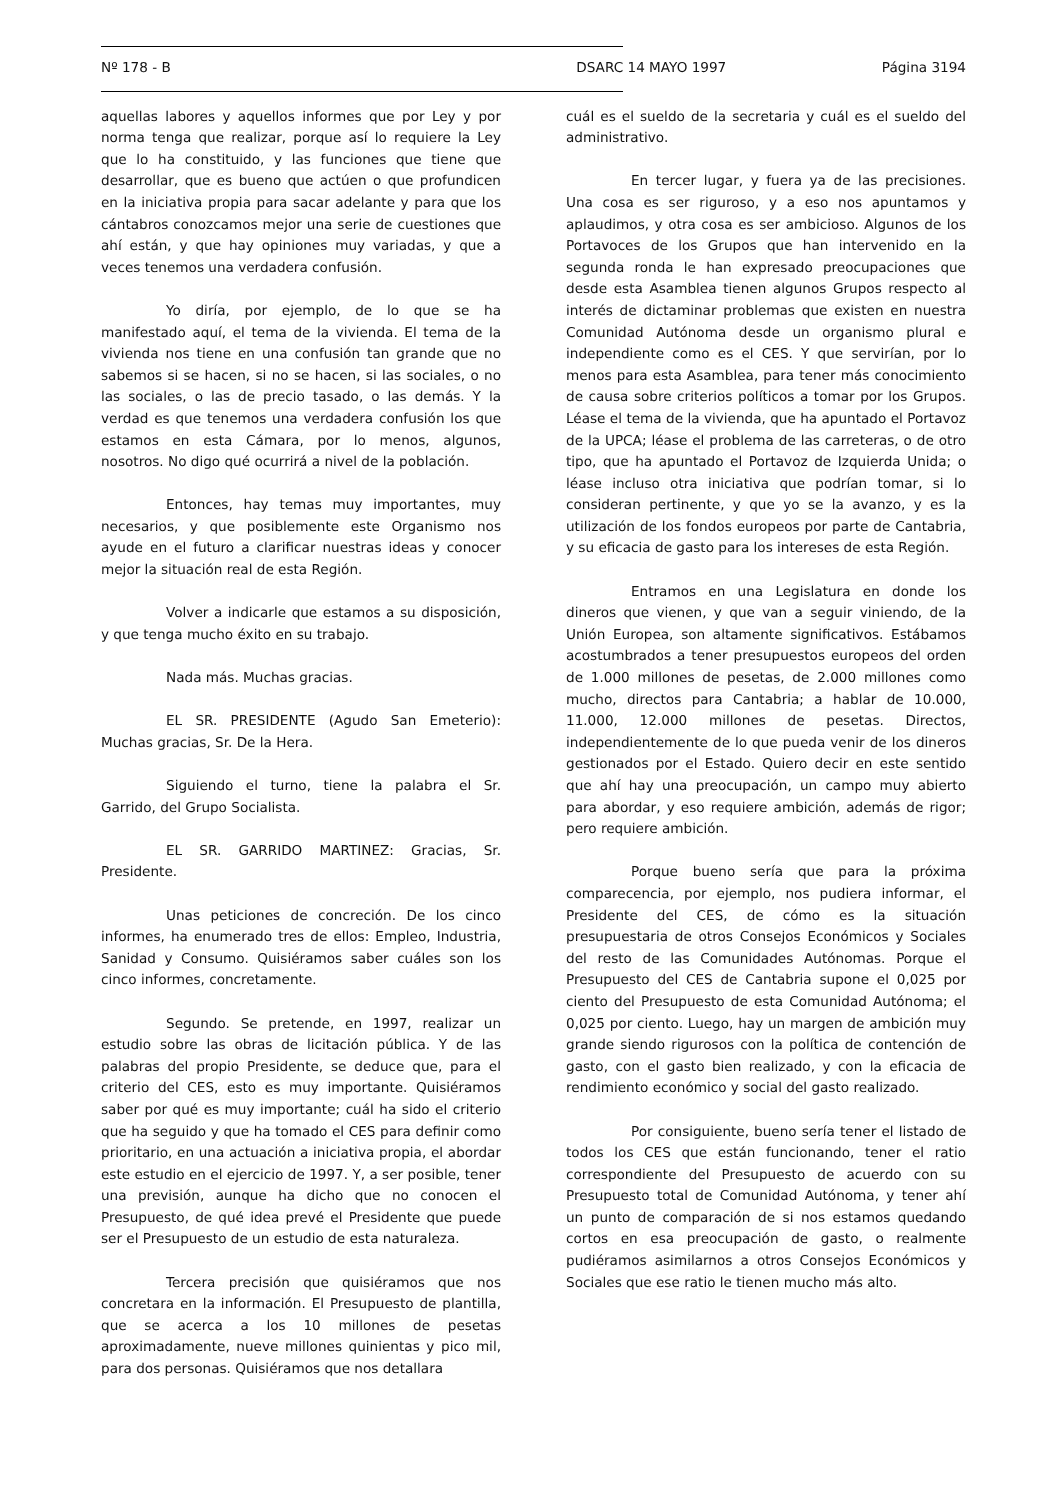Nº 178 - B DSARC 14 MAYO 1997 Página 3194
aquellas labores y aquellos informes que por Ley y por norma tenga que realizar, porque así lo requiere la Ley que lo ha constituido, y las funciones que tiene que desarrollar, que es bueno que actúen o que profundicen en la iniciativa propia para sacar adelante y para que los cántabros conozcamos mejor una serie de cuestiones que ahí están, y que hay opiniones muy variadas, y que a veces tenemos una verdadera confusión.
Yo diría, por ejemplo, de lo que se ha manifestado aquí, el tema de la vivienda. El tema de la vivienda nos tiene en una confusión tan grande que no sabemos si se hacen, si no se hacen, si las sociales, o no las sociales, o las de precio tasado, o las demás. Y la verdad es que tenemos una verdadera confusión los que estamos en esta Cámara, por lo menos, algunos, nosotros. No digo qué ocurrirá a nivel de la población.
Entonces, hay temas muy importantes, muy necesarios, y que posiblemente este Organismo nos ayude en el futuro a clarificar nuestras ideas y conocer mejor la situación real de esta Región.
Volver a indicarle que estamos a su disposición, y que tenga mucho éxito en su trabajo.
Nada más. Muchas gracias.
EL SR. PRESIDENTE (Agudo San Emeterio): Muchas gracias, Sr. De la Hera.
Siguiendo el turno, tiene la palabra el Sr. Garrido, del Grupo Socialista.
EL SR. GARRIDO MARTINEZ: Gracias, Sr. Presidente.
Unas peticiones de concreción. De los cinco informes, ha enumerado tres de ellos: Empleo, Industria, Sanidad y Consumo. Quisiéramos saber cuáles son los cinco informes, concretamente.
Segundo. Se pretende, en 1997, realizar un estudio sobre las obras de licitación pública. Y de las palabras del propio Presidente, se deduce que, para el criterio del CES, esto es muy importante. Quisiéramos saber por qué es muy importante; cuál ha sido el criterio que ha seguido y que ha tomado el CES para definir como prioritario, en una actuación a iniciativa propia, el abordar este estudio en el ejercicio de 1997. Y, a ser posible, tener una previsión, aunque ha dicho que no conocen el Presupuesto, de qué idea prevé el Presidente que puede ser el Presupuesto de un estudio de esta naturaleza.
Tercera precisión que quisiéramos que nos concretara en la información. El Presupuesto de plantilla, que se acerca a los 10 millones de pesetas aproximadamente, nueve millones quinientas y pico mil, para dos personas. Quisiéramos que nos detallara
cuál es el sueldo de la secretaria y cuál es el sueldo del administrativo.
En tercer lugar, y fuera ya de las precisiones. Una cosa es ser riguroso, y a eso nos apuntamos y aplaudimos, y otra cosa es ser ambicioso. Algunos de los Portavoces de los Grupos que han intervenido en la segunda ronda le han expresado preocupaciones que desde esta Asamblea tienen algunos Grupos respecto al interés de dictaminar problemas que existen en nuestra Comunidad Autónoma desde un organismo plural e independiente como es el CES. Y que servirían, por lo menos para esta Asamblea, para tener más conocimiento de causa sobre criterios políticos a tomar por los Grupos. Léase el tema de la vivienda, que ha apuntado el Portavoz de la UPCA; léase el problema de las carreteras, o de otro tipo, que ha apuntado el Portavoz de Izquierda Unida; o léase incluso otra iniciativa que podrían tomar, si lo consideran pertinente, y que yo se la avanzo, y es la utilización de los fondos europeos por parte de Cantabria, y su eficacia de gasto para los intereses de esta Región.
Entramos en una Legislatura en donde los dineros que vienen, y que van a seguir viniendo, de la Unión Europea, son altamente significativos. Estábamos acostumbrados a tener presupuestos europeos del orden de 1.000 millones de pesetas, de 2.000 millones como mucho, directos para Cantabria; a hablar de 10.000, 11.000, 12.000 millones de pesetas. Directos, independientemente de lo que pueda venir de los dineros gestionados por el Estado. Quiero decir en este sentido que ahí hay una preocupación, un campo muy abierto para abordar, y eso requiere ambición, además de rigor; pero requiere ambición.
Porque bueno sería que para la próxima comparecencia, por ejemplo, nos pudiera informar, el Presidente del CES, de cómo es la situación presupuestaria de otros Consejos Económicos y Sociales del resto de las Comunidades Autónomas. Porque el Presupuesto del CES de Cantabria supone el 0,025 por ciento del Presupuesto de esta Comunidad Autónoma; el 0,025 por ciento. Luego, hay un margen de ambición muy grande siendo rigurosos con la política de contención de gasto, con el gasto bien realizado, y con la eficacia de rendimiento económico y social del gasto realizado.
Por consiguiente, bueno sería tener el listado de todos los CES que están funcionando, tener el ratio correspondiente del Presupuesto de acuerdo con su Presupuesto total de Comunidad Autónoma, y tener ahí un punto de comparación de si nos estamos quedando cortos en esa preocupación de gasto, o realmente pudiéramos asimilarnos a otros Consejos Económicos y Sociales que ese ratio le tienen mucho más alto.